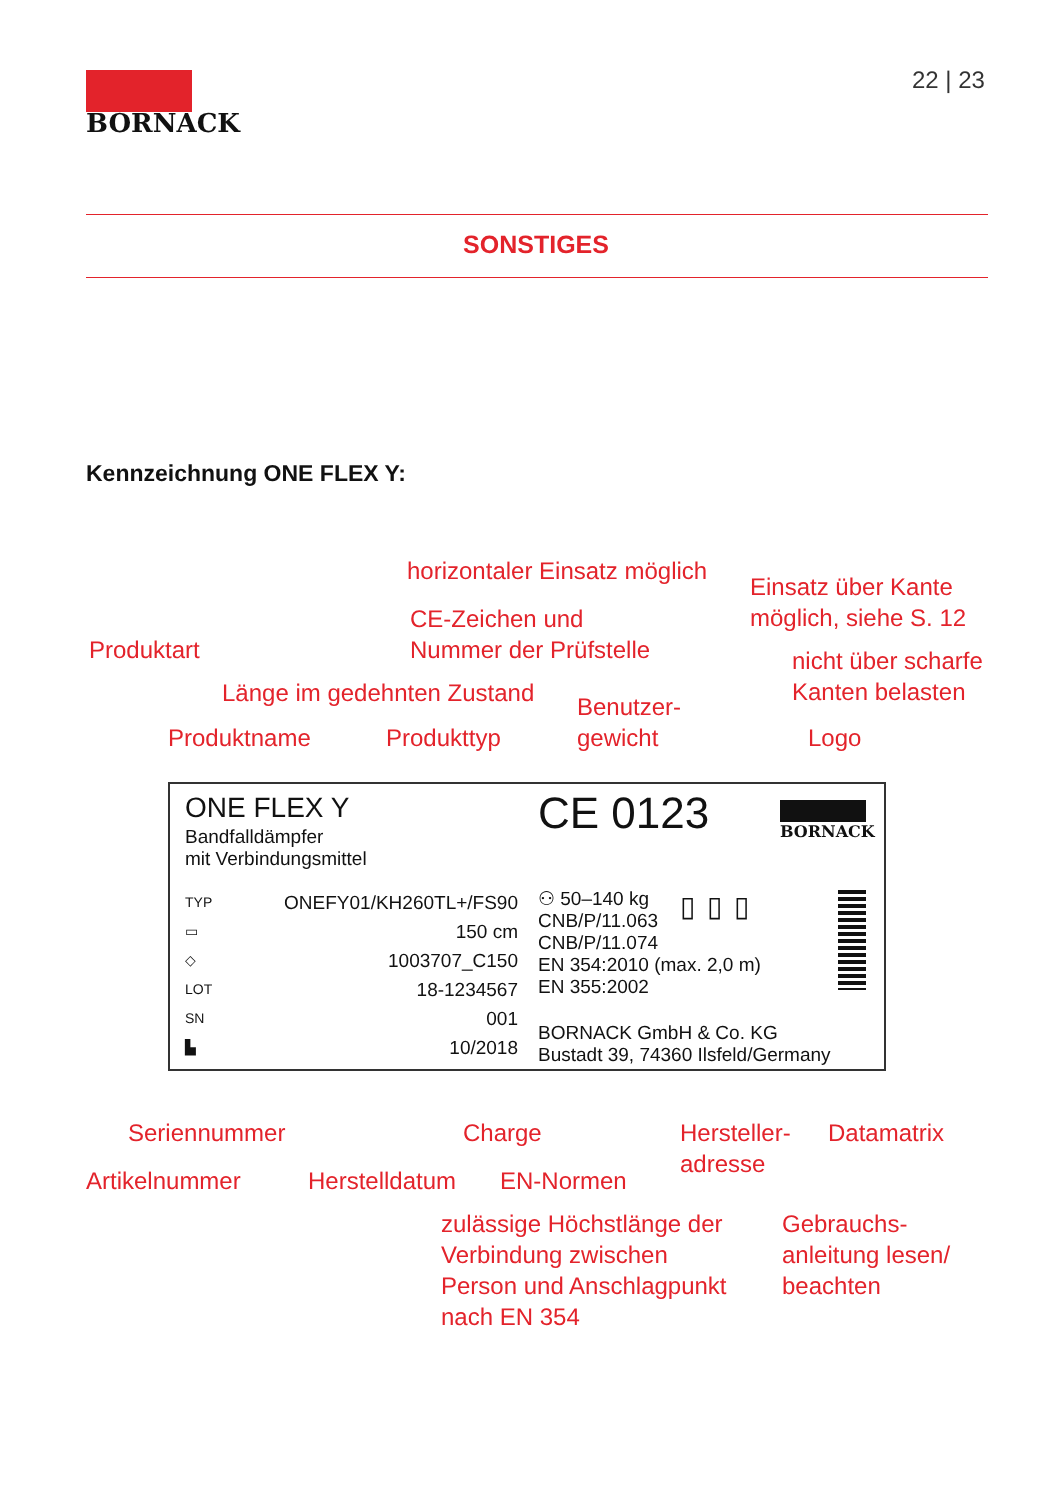BORNACK
22 | 23
SONSTIGES
Kennzeichnung ONE FLEX Y:
horizontaler Einsatz möglich
Einsatz über Kante
möglich, siehe S. 12
CE-Zeichen und
Nummer der Prüfstelle
Produktart
nicht über scharfe
Kanten belasten
Länge im gedehnten Zustand
Benutzer-
gewicht
Produktname Produkttyp Logo
ONE FLEX Y
Bandfalldämpfer
mit Verbindungsmittel
CE 0123 BORNACK
TYP
▭
◇
LOT
SN
▙
ONEFY01/KH260TL+/FS90
150 cm
1003707_C150
18-1234567
001
10/2018
⚇ 50–140 kg
CNB/P/11.063
CNB/P/11.074
EN 354:2010 (max. 2,0 m)
EN 355:2002
BORNACK GmbH & Co. KG
Bustadt 39, 74360 Ilsfeld/Germany
▯▯▯
Seriennummer Charge
Hersteller-
adresse
Datamatrix
Artikelnummer Herstelldatum EN-Normen
zulässige Höchstlänge der
Verbindung zwischen
Person und Anschlagpunkt
nach EN 354
Gebrauchs-
anleitung lesen/
beachten